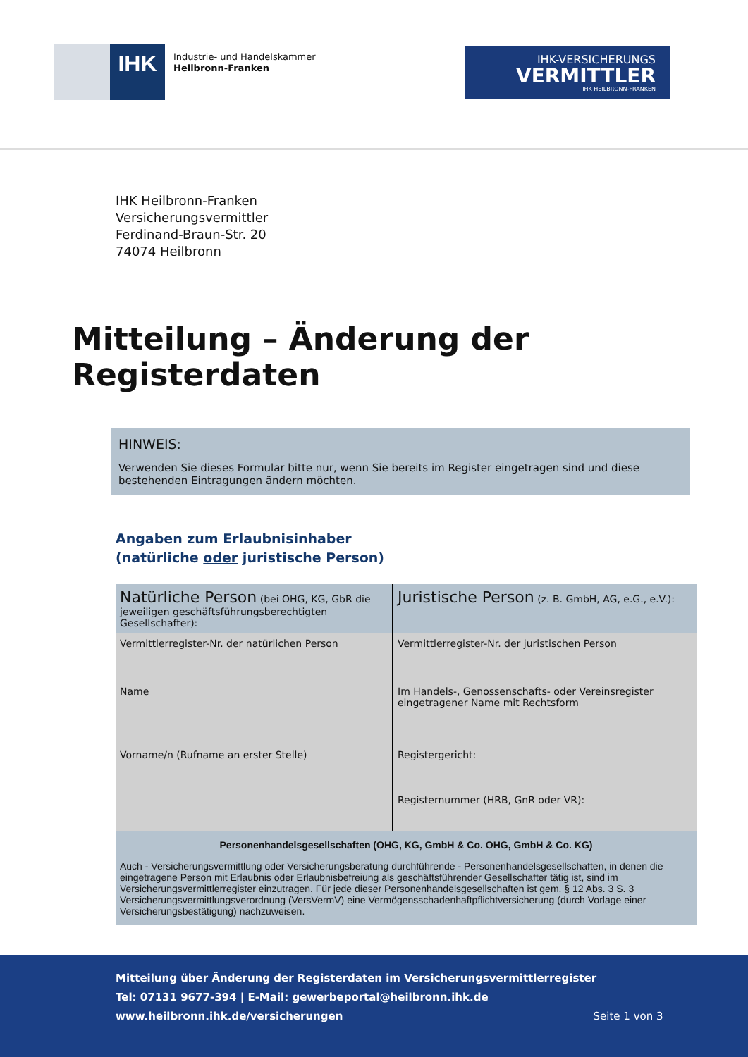IHK
Industrie- und Handelskammer
Heilbronn-Franken
IHK-VERSICHERUNGS
VERMITTLER
IHK HEILBRONN-FRANKEN
IHK Heilbronn-Franken
Versicherungsvermittler
Ferdinand-Braun-Str. 20
74074 Heilbronn
Mitteilung – Änderung der Registerdaten
HINWEIS:
Verwenden Sie dieses Formular bitte nur, wenn Sie bereits im Register eingetragen sind und diese bestehenden Eintragungen ändern möchten.
Angaben zum Erlaubnisinhaber
(natürliche oder juristische Person)
| Natürliche Person (bei OHG, KG, GbR die jeweiligen geschäftsführungsberechtigten Gesellschafter): | Juristische Person (z. B. GmbH, AG, e.G., e.V.): |
| Vermittlerregister-Nr. der natürlichen Person | Vermittlerregister-Nr. der juristischen Person |
| Name | Im Handels-, Genossenschafts- oder Vereinsregister eingetragener Name mit Rechtsform |
| Vorname/n (Rufname an erster Stelle) | Registergericht: Registernummer (HRB, GnR oder VR): |
| Personenhandelsgesellschaften (OHG, KG, GmbH & Co. OHG, GmbH & Co. KG) Auch - Versicherungsvermittlung oder Versicherungsberatung durchführende - Personenhandelsgesellschaften, in denen die eingetragene Person mit Erlaubnis oder Erlaubnisbefreiung als geschäftsführender Gesellschafter tätig ist, sind im Versicherungsvermittlerregister einzutragen. Für jede dieser Personenhandelsgesellschaften ist gem. § 12 Abs. 3 S. 3 Versicherungsvermittlungsverordnung (VersVermV) eine Vermögensschadenhaftpflichtversicherung (durch Vorlage einer Versicherungsbestätigung) nachzuweisen. | |
Mitteilung über Änderung der Registerdaten im Versicherungsvermittlerregister
Tel: 07131 9677-394 | E-Mail: gewerbeportal@heilbronn.ihk.de
www.heilbronn.ihk.de/versicherungen Seite 1 von 3